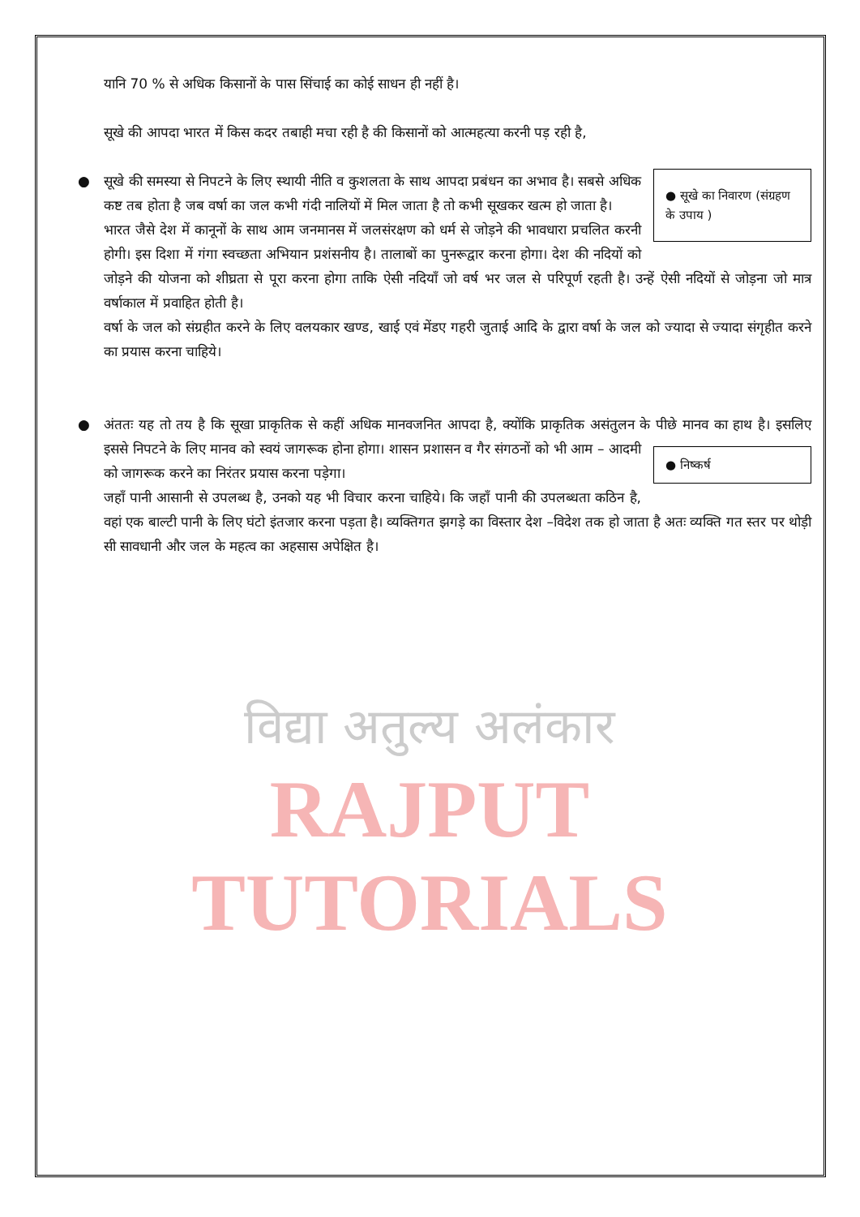यानि 70 % से अधिक किसानों के पास सिंचाई का कोई साधन ही नहीं है।
सूखे की आपदा भारत में किस कदर तबाही मचा रही है की किसानों को आत्महत्या करनी पड़ रही है,
●
● सूखे का निवारण (संग्रहण के उपाय )
सूखे की समस्या से निपटने के लिए स्थायी नीति व कुशलता के साथ आपदा प्रबंधन का अभाव है। सबसे अधिक कष्ट तब होता है जब वर्षा का जल कभी गंदी नालियों में मिल जाता है तो कभी सूखकर खत्म हो जाता है।
भारत जैसे देश में कानूनों के साथ आम जनमानस में जलसंरक्षण को धर्म से जोड़ने की भावधारा प्रचलित करनी होगी। इस दिशा में गंगा स्वच्छता अभियान प्रशंसनीय है। तालाबों का पुनरूद्वार करना होगा। देश की नदियों को जोड़ने की योजना को शीघ्रता से पूरा करना होगा ताकि ऐसी नदियाँ जो वर्ष भर जल से परिपूर्ण रहती है। उन्हें ऐसी नदियों से जोड़ना जो मात्र वर्षाकाल में प्रवाहित होती है।
वर्षा के जल को संग्रहीत करने के लिए वलयकार खण्ड, खाई एवं मेंडए गहरी जुताई आदि के द्वारा वर्षा के जल को ज्यादा से ज्यादा संगृहीत करने का प्रयास करना चाहिये।
●
अंततः यह तो तय है कि सूखा प्राकृतिक से कहीं अधिक मानवजनित आपदा है, क्योंकि प्राकृतिक असंतुलन के पीछे मानव का हाथ है। ● निष्कर्ष इसलिए इससे निपटने के लिए मानव को स्वयं जागरूक होना होगा। शासन प्रशासन व गैर संगठनों को भी आम – आदमी को जागरूक करने का निरंतर प्रयास करना पड़ेगा।
जहाँ पानी आसानी से उपलब्ध है, उनको यह भी विचार करना चाहिये। कि जहाँ पानी की उपलब्धता कठिन है, वहां एक बाल्टी पानी के लिए घंटो इंतजार करना पड़ता है। व्यक्तिगत झगड़े का विस्तार देश –विदेश तक हो जाता है अतः व्यक्ति गत स्तर पर थोड़ी सी सावधानी और जल के महत्व का अहसास अपेक्षित है।
विद्या अतुल्य अलंकार
RAJPUT TUTORIALS